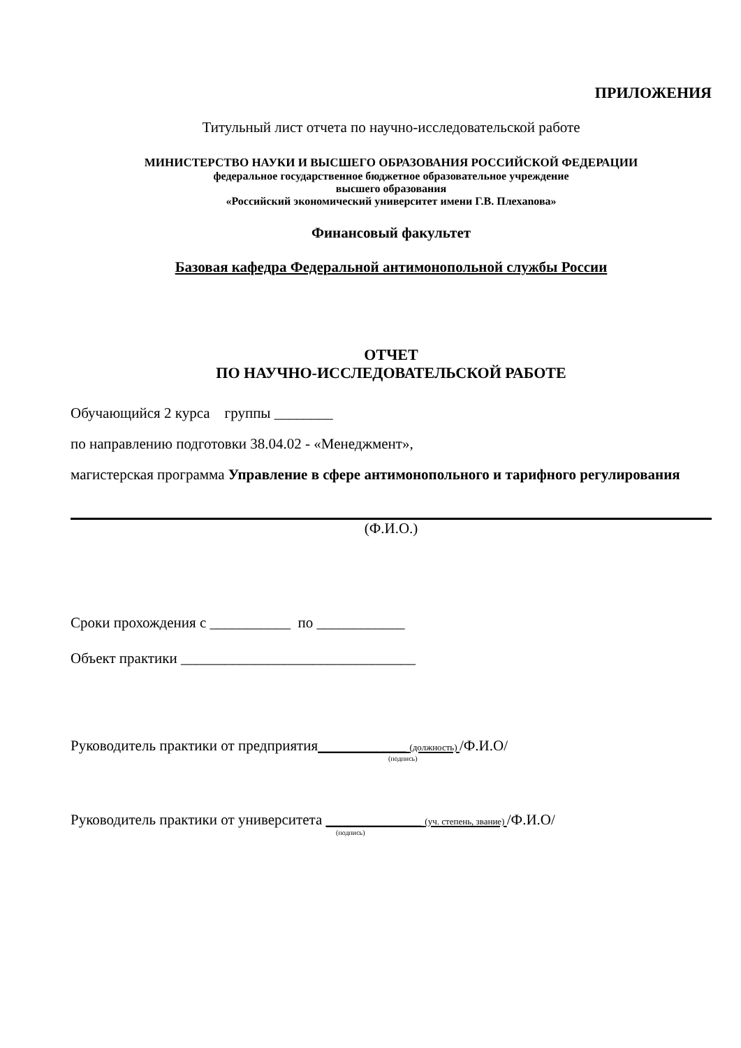ПРИЛОЖЕНИЯ
Титульный лист отчета по научно-исследовательской работе
МИНИСТЕРСТВО НАУКИ И ВЫСШЕГО ОБРАЗОВАНИЯ РОССИЙСКОЙ ФЕДЕРАЦИИ
федеральное государственное бюджетное образовательное учреждение
высшего образования
«Российский экономический университет имени Г.В. Плехanова»
Финансовый факультет
Базовая кафедра Федеральной антимонопольной службы России
ОТЧЕТ
ПО НАУЧНО-ИССЛЕДОВАТЕЛЬСКОЙ РАБОТЕ
Обучающийся 2 курса группы ________
по направлению подготовки 38.04.02 - «Менеджмент»,
магистерская программа Управление в сфере антимонопольного и тарифного регулирования
(Ф.И.О.)
Сроки прохождения с ___________ по ____________
Объект практики ________________________________
Руководитель практики от предприятия____________ (должность) /Ф.И.О/
(подпись)
Руководитель практики от университета _____________ (уч. степень, звание) /Ф.И.О/
(подпись)